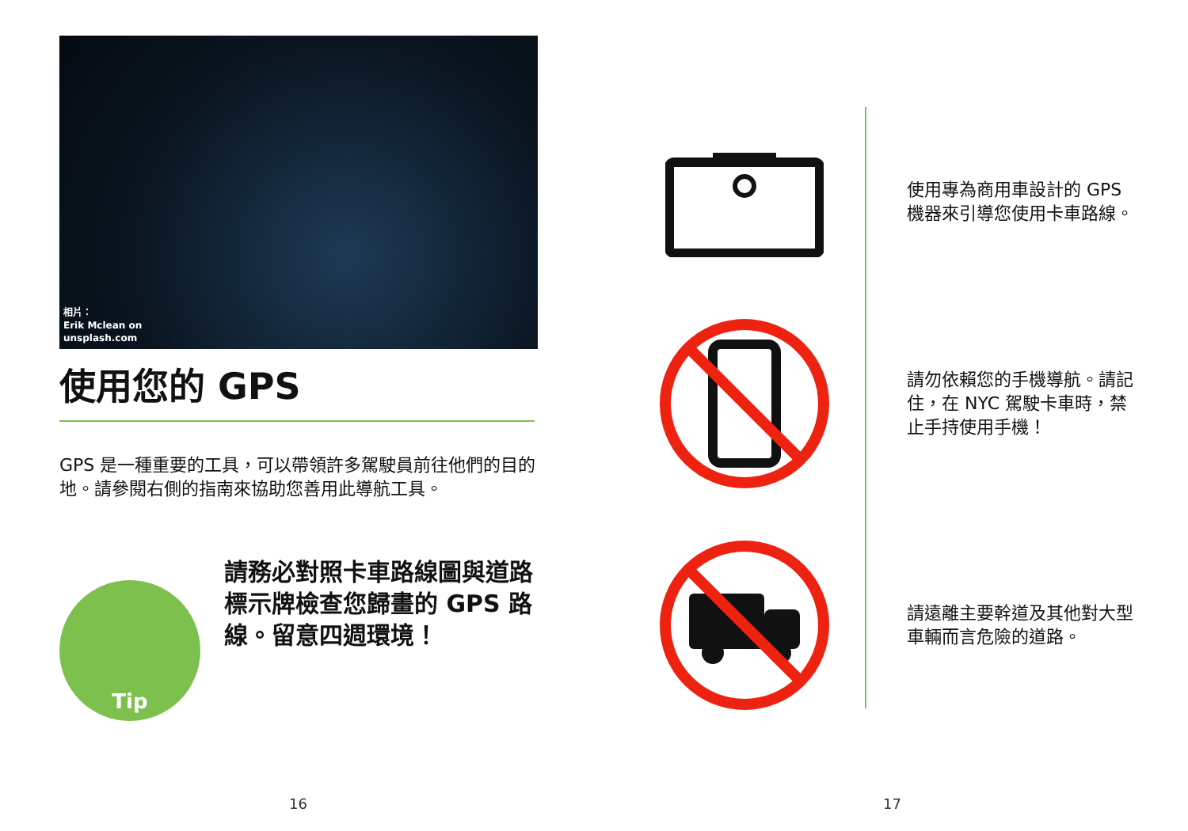相片：
Erik Mclean on
unsplash.com
使用您的 GPS
GPS 是一種重要的工具，可以帶領許多駕駛員前往他們的目的地。請參閱右側的指南來協助您善用此導航工具。
Tip
請務必對照卡車路線圖與道路標示牌檢查您歸畫的 GPS 路線。留意四週環境！
使用專為商用車設計的 GPS 機器來引導您使用卡車路線。
請勿依賴您的手機導航。請記住，在 NYC 駕駛卡車時，禁止手持使用手機！
請遠離主要幹道及其他對大型車輛而言危險的道路。
16 17